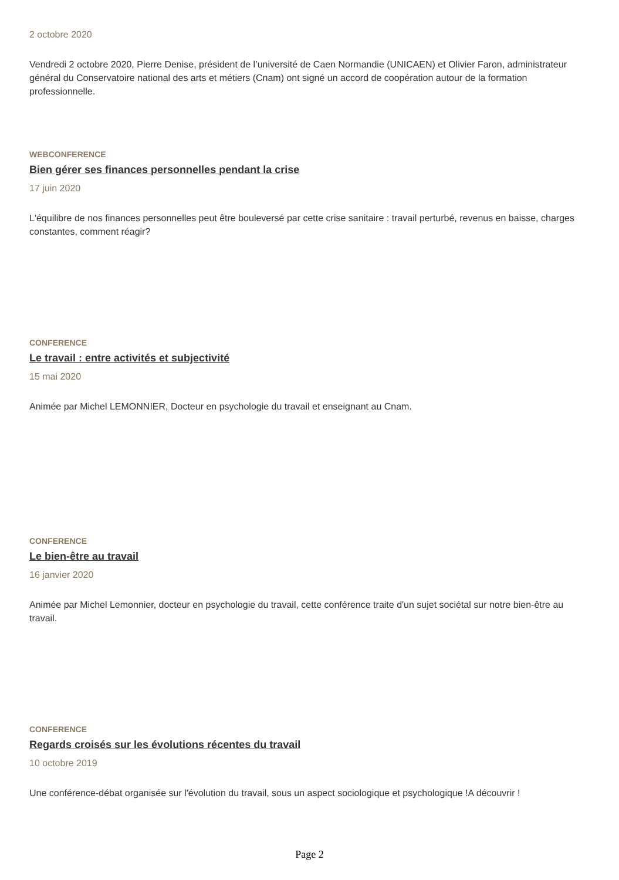2 octobre 2020
Vendredi 2 octobre 2020, Pierre Denise, président de l’université de Caen Normandie (UNICAEN) et Olivier Faron, administrateur général du Conservatoire national des arts et métiers (Cnam) ont signé un accord de coopération autour de la formation professionnelle.
WEBCONFERENCE
Bien gérer ses finances personnelles pendant la crise
17 juin 2020
L'équilibre de nos finances personnelles peut être bouleversé par cette crise sanitaire : travail perturbé, revenus en baisse, charges constantes, comment réagir?
CONFERENCE
Le travail : entre activités et subjectivité
15 mai 2020
Animée par Michel LEMONNIER, Docteur en psychologie du travail et enseignant au Cnam.
CONFERENCE
Le bien-être au travail
16 janvier 2020
Animée par Michel Lemonnier, docteur en psychologie du travail, cette conférence traite d'un sujet sociétal sur notre bien-être au travail.
CONFERENCE
Regards croisés sur les évolutions récentes du travail
10 octobre 2019
Une conférence-débat organisée sur l'évolution du travail, sous un aspect sociologique et psychologique !A découvrir !
Page 2